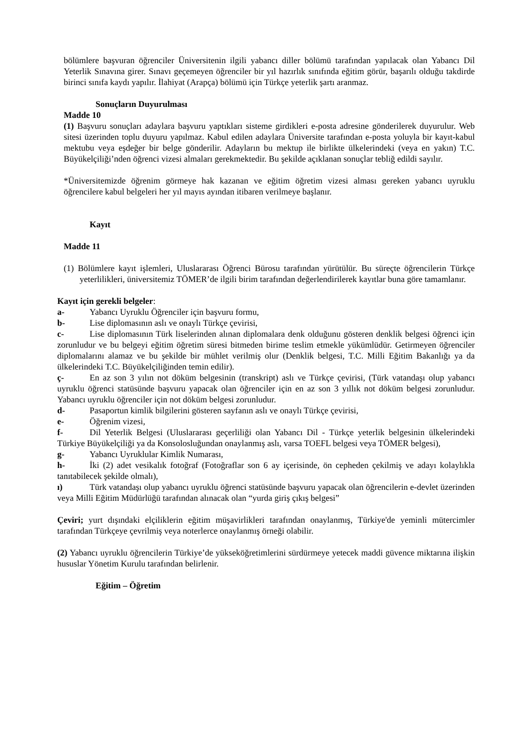bölümlere başvuran öğrenciler Üniversitenin ilgili yabancı diller bölümü tarafından yapılacak olan Yabancı Dil Yeterlik Sınavına girer. Sınavı geçemeyen öğrenciler bir yıl hazırlık sınıfında eğitim görür, başarılı olduğu takdirde birinci sınıfa kaydı yapılır. İlahiyat (Arapça) bölümü için Türkçe yeterlik şartı aranmaz.
Sonuçların Duyurulması
Madde 10
(1) Başvuru sonuçları adaylara başvuru yaptıkları sisteme girdikleri e-posta adresine gönderilerek duyurulur. Web sitesi üzerinden toplu duyuru yapılmaz. Kabul edilen adaylara Üniversite tarafından e-posta yoluyla bir kayıt-kabul mektubu veya eşdeğer bir belge gönderilir. Adayların bu mektup ile birlikte ülkelerindeki (veya en yakın) T.C. Büyükelçiliği’nden öğrenci vizesi almaları gerekmektedir. Bu şekilde açıklanan sonuçlar tebliğ edildi sayılır.
*Üniversitemizde öğrenim görmeye hak kazanan ve eğitim öğretim vizesi alması gereken yabancı uyruklu öğrencilere kabul belgeleri her yıl mayıs ayından itibaren verilmeye başlanır.
Kayıt
Madde 11
(1) Bölümlere kayıt işlemleri, Uluslararası Öğrenci Bürosu tarafından yürütülür. Bu süreçte öğrencilerin Türkçe yeterlilikleri, üniversitemiz TÖMER’de ilgili birim tarafından değerlendirilerek kayıtlar buna göre tamamlanır.
Kayıt için gerekli belgeler:
a- Yabancı Uyruklu Öğrenciler için başvuru formu,
b- Lise diplomasının aslı ve onaylı Türkçe çevirisi,
c- Lise diplomasının Türk liselerinden alınan diplomalara denk olduğunu gösteren denklik belgesi öğrenci için zorunludur ve bu belgeyi eğitim öğretim süresi bitmeden birime teslim etmekle yükümlüdür. Getirmeyen öğrenciler diplomalarını alamaz ve bu şekilde bir mühlet verilmiş olur (Denklik belgesi, T.C. Milli Eğitim Bakanlığı ya da ülkelerindeki T.C. Büyükelçiliğinden temin edilir).
ç- En az son 3 yılın not döküm belgesinin (transkript) aslı ve Türkçe çevirisi, (Türk vatandaşı olup yabancı uyruklu öğrenci statüsünde başvuru yapacak olan öğrenciler için en az son 3 yıllık not döküm belgesi zorunludur. Yabancı uyruklu öğrenciler için not döküm belgesi zorunludur.
d- Pasaportun kimlik bilgilerini gösteren sayfanın aslı ve onaylı Türkçe çevirisi,
e- Öğrenim vizesi,
f- Dil Yeterlik Belgesi (Uluslararası geçerliliği olan Yabancı Dil - Türkçe yeterlik belgesinin ülkelerindeki Türkiye Büyükelçiliği ya da Konsolosluğundan onaylanmış aslı, varsa TOEFL belgesi veya TÖMER belgesi),
g- Yabancı Uyruklular Kimlik Numarası,
h- İki (2) adet vesikalık fotoğraf (Fotoğraflar son 6 ay içerisinde, ön cepheden çekilmiş ve adayı kolaylıkla tanıtabilecek şekilde olmalı),
ı) Türk vatandaşı olup yabancı uyruklu öğrenci statüsünde başvuru yapacak olan öğrencilerin e-devlet üzerinden veya Milli Eğitim Müdürlüğü tarafından alınacak olan “yurda giriş çıkış belgesi”
Çeviri; yurt dışındaki elçiliklerin eğitim müşavirlikleri tarafından onaylanmış, Türkiye'de yeminli mütercimler tarafından Türkçeye çevrilmiş veya noterlerce onaylanmış örneği olabilir.
(2) Yabancı uyruklu öğrencilerin Türkiye’de yükseköğretimlerini sürdürmeye yetecek maddi güvence miktarına ilişkin hususlar Yönetim Kurulu tarafından belirlenir.
Eğitim – Öğretim